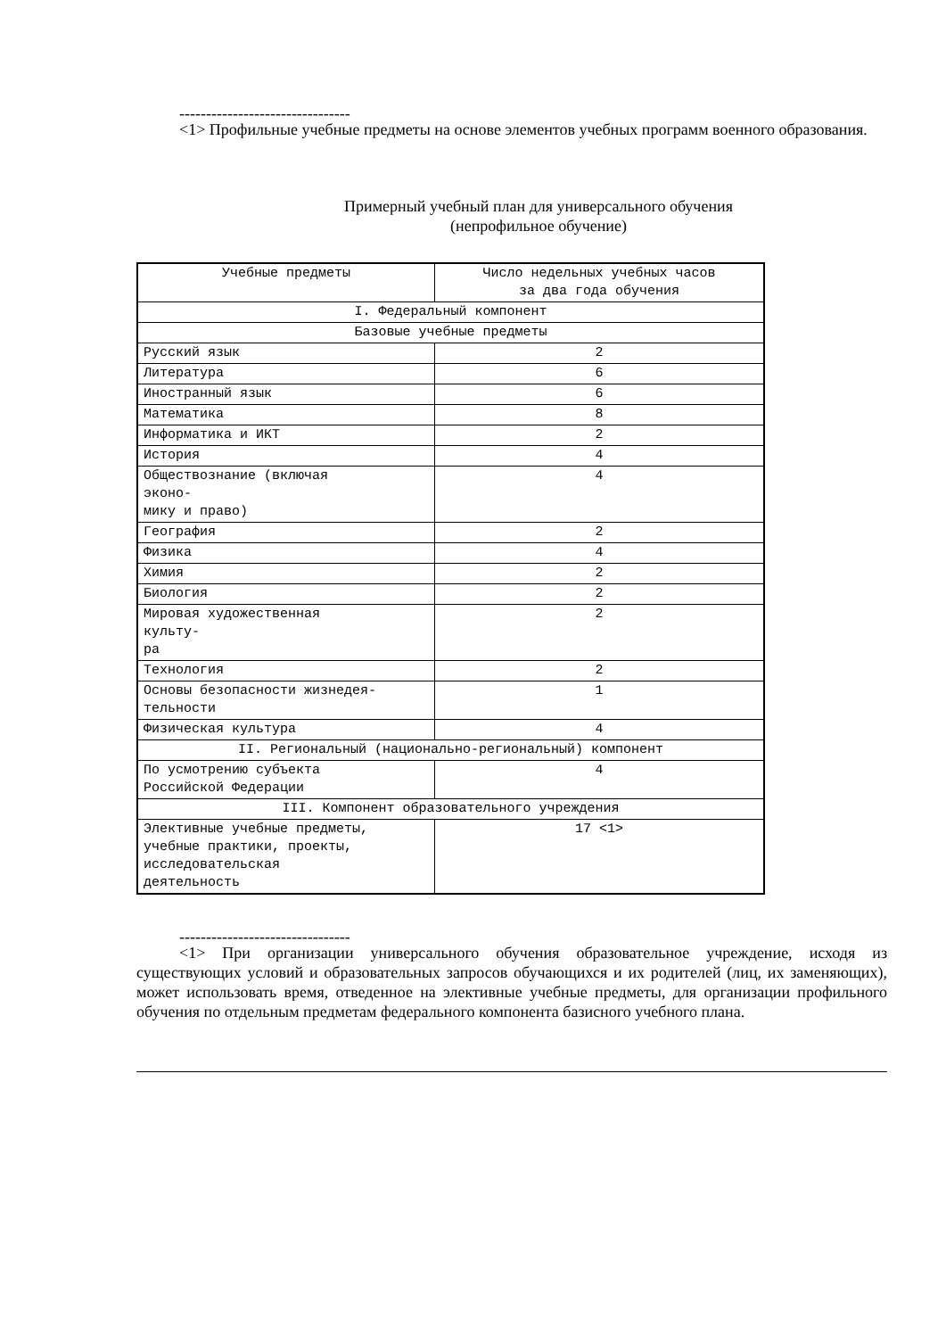--------------------------------
<1> Профильные учебные предметы на основе элементов учебных программ военного образования.
Примерный учебный план для универсального обучения
(непрофильное обучение)
| Учебные предметы | Число недельных учебных часов за два года обучения |
| I. Федеральный компонент | |
| Базовые учебные предметы | |
| Русский язык | 2 |
| Литература | 6 |
| Иностранный язык | 6 |
| Математика | 8 |
| Информатика и ИКТ | 2 |
| История | 4 |
| Обществознание (включая эконо- мику и право) | 4 |
| География | 2 |
| Физика | 4 |
| Химия | 2 |
| Биология | 2 |
| Мировая художественная культу- ра | 2 |
| Технология | 2 |
| Основы безопасности жизнедея- тельности | 1 |
| Физическая культура | 4 |
| II. Региональный (национально-региональный) компонент | |
| По усмотрению субъекта Российской Федерации | 4 |
| III. Компонент образовательного учреждения | |
| Элективные учебные предметы, учебные практики, проекты, исследовательская деятельность | 17 <1> |
--------------------------------
<1> При организации универсального обучения образовательное учреждение, исходя из существующих условий и образовательных запросов обучающихся и их родителей (лиц, их заменяющих), может использовать время, отведенное на элективные учебные предметы, для организации профильного обучения по отдельным предметам федерального компонента базисного учебного плана.